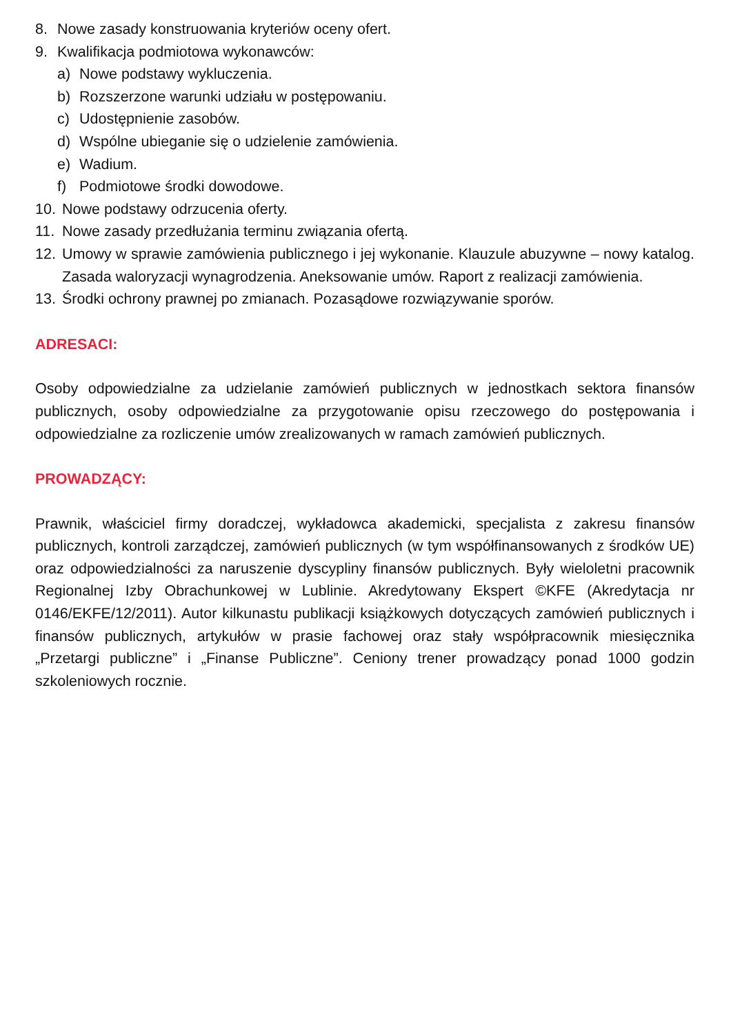8. Nowe zasady konstruowania kryteriów oceny ofert.
9. Kwalifikacja podmiotowa wykonawców:
a) Nowe podstawy wykluczenia.
b) Rozszerzone warunki udziału w postępowaniu.
c) Udostępnienie zasobów.
d) Wspólne ubieganie się o udzielenie zamówienia.
e) Wadium.
f) Podmiotowe środki dowodowe.
10. Nowe podstawy odrzucenia oferty.
11. Nowe zasady przedłużania terminu związania ofertą.
12. Umowy w sprawie zamówienia publicznego i jej wykonanie. Klauzule abuzywne – nowy katalog. Zasada waloryzacji wynagrodzenia. Aneksowanie umów. Raport z realizacji zamówienia.
13. Środki ochrony prawnej po zmianach. Pozasądowe rozwiązywanie sporów.
ADRESACI:
Osoby odpowiedzialne za udzielanie zamówień publicznych w jednostkach sektora finansów publicznych, osoby odpowiedzialne za przygotowanie opisu rzeczowego do postępowania i odpowiedzialne za rozliczenie umów zrealizowanych w ramach zamówień publicznych.
PROWADZĄCY:
Prawnik, właściciel firmy doradczej, wykładowca akademicki, specjalista z zakresu finansów publicznych, kontroli zarządczej, zamówień publicznych (w tym współfinansowanych z środków UE) oraz odpowiedzialności za naruszenie dyscypliny finansów publicznych. Były wieloletni pracownik Regionalnej Izby Obrachunkowej w Lublinie. Akredytowany Ekspert ©KFE (Akredytacja nr 0146/EKFE/12/2011). Autor kilkunastu publikacji książkowych dotyczących zamówień publicznych i finansów publicznych, artykułów w prasie fachowej oraz stały współpracownik miesięcznika „Przetargi publiczne” i „Finanse Publiczne”. Ceniony trener prowadzący ponad 1000 godzin szkoleniowych rocznie.